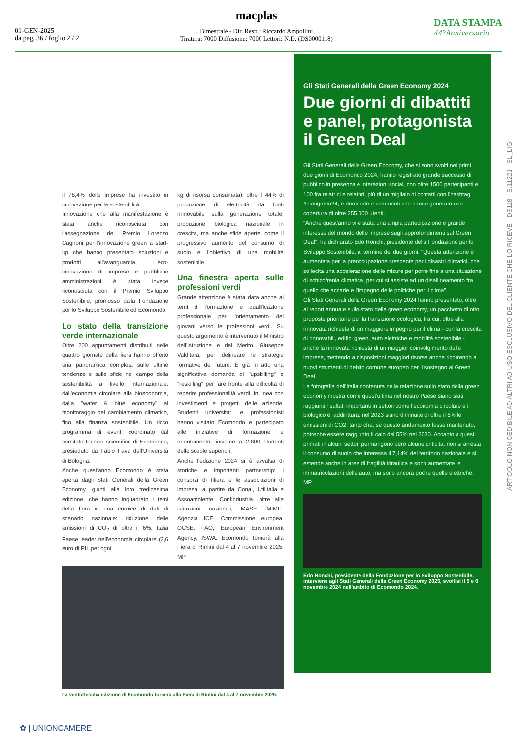01-GEN-2025
da pag. 36 / foglio 2 / 2
macplas
Bimestrale - Dir. Resp.: Riccardo Ampollini
Tiratura: 7000 Diffusione: 7000 Lettori: N.D. (DS0000118)
DATA STAMPA
44°Anniversario
il 78,4% delle imprese ha investito in innovazione per la sostenibilità.
Innovazione che alla manifestazione è stata anche riconosciuta con l'assegnazione del Premio Lorenzo Cagnoni per l'innovazione green a start-up che hanno presentato soluzioni e prodotti all'avanguardia. L'eco-innovazione di imprese e pubbliche amministrazioni è stata invece riconosciuta con il Premio Sviluppo Sostenibile, promosso dalla Fondazione per lo Sviluppo Sostenibile ed Ecomondo.
Lo stato della transizione verde internazionale
Oltre 200 appuntamenti distribuiti nelle quattro giornate della fiera hanno offerto una panoramica completa sulle ultime tendenze e sulle sfide nel campo della sostenibilità a livello internazionale: dall'economia circolare alla bioeconomia, dalla "water & blue economy" al monitoraggio del cambiamento climatico, fino alla finanza sostenibile. Un ricco programma di eventi coordinato dal comitato tecnico scientifico di Ecomondo, presieduto da Fabio Fava dell'Università di Bologna.
Anche quest'anno Ecomondo è stata aperta dagli Stati Generali della Green Economy, giunti alla loro tredicesima edizione, che hanno inquadrato i temi della fiera in una cornice di dati di scenario nazionale: riduzione delle emissioni di CO<sub>2</sub> di oltre il 6%, Italia Paese leader nell'economia circolare (3,6 euro di PIL per ogni
kg di risorsa consumata), oltre il 44% di produzione di elettricità da fonti rinnovabile sulla generazione totale, produzione biologica nazionale in crescita, ma anche sfide aperte, come il progressivo aumento del consumo di suolo e l'obiettivo di una mobilità sostenibile.
Una finestra aperta sulle professioni verdi
Grande attenzione è stata data anche ai temi di formazione e qualificazione professionale per l'orientamento dei giovani verso le professioni verdi. Su questo argomento è intervenuto il Ministro dell'Istruzione e del Merito, Giuseppe Valditara, per delineare le strategie formative del futuro. È già in atto una significativa domanda di "upskilling" e "reskilling" per fare fronte alla difficoltà di reperire professionalità verdi, in linea con investimenti e progetti delle aziende. Studenti universitari e professionisti hanno visitato Ecomondo e partecipato alle iniziative di formazione e orientamento, insieme a 2.800 studenti delle scuole superiori.
Anche l'edizione 2024 si è avvalsa di storiche e importanti partnership: i consorzi di filiera e le associazioni di impresa, a partire da Conai, Utilitalia e Assoambiente, Confindustria, oltre alle istituzioni nazionali, MASE, MIMIT, Agenzia ICE, Commissione europea, OCSE, FAO, European Environment Agency, ISWA. Ecomondo tornerà alla Fiera di Rimini dal 4 al 7 novembre 2025. MP
La ventottesima edizione di Ecomondo tornerà alla Fiera di Rimini dal 4 al 7 novembre 2025.
Gli Stati Generali della Green Economy 2024
Due giorni di dibattiti e panel, protagonista il Green Deal
Gli Stati Generali della Green Economy, che si sono svolti nei primi due giorni di Ecomondo 2024, hanno registrato grande successo di pubblico in presenza e interazioni social, con oltre 1500 partecipanti e 100 fra relatrici e relatori, più di un migliaio di contatti con l'hashtag #statigreen24, e domande e commenti che hanno generato una copertura di oltre 255.000 utenti.
"Anche quest'anno vi è stata una ampia partecipazione e grande interesse del mondo delle imprese sugli approfondimenti sul Green Deal", ha dichiarato Edo Ronchi, presidente della Fondazione per lo Sviluppo Sostenibile, al termine dei due giorni. "Questa attenzione è aumentata per la preoccupazione crescente per i disastri climatici, che sollecita una accelerazione delle misure per porre fine a una situazione di schizofrenia climatica, per cui si assiste ad un disallineamento fra quello che accade e l'impegno delle politiche per il clima".
Gli Stati Generali della Green Economy 2024 hanno presentato, oltre al report annuale sullo stato della green economy, un pacchetto di otto proposte prioritarie per la transizione ecologica, fra cui, oltre alla rinnovata richiesta di un maggiore impegno per il clima - con la crescita di rinnovabili, edifici green, auto elettriche e mobilità sostenibile - anche la rinnovata richiesta di un maggior coinvolgimento delle imprese, mettendo a disposizioni maggiori risorse anche ricorrendo a nuovi strumenti di debito comune europeo per il sostegno al Green Deal.
La fotografia dell'Italia contenuta nella relazione sullo stato della green economy mostra come quest'ultima nel nostro Paese siano stati raggiunti risultati importanti in settori come l'economia circolare e il biologico e, addirittura, nel 2023 siano diminuite di oltre il 6% le emissioni di CO2, tanto che, se questo andamento fosse mantenuto, potrebbe essere raggiunto il calo del 55% nel 2030. Accanto a questi primati in alcuni settori permangono però alcune criticità: non si arresta il consumo di suolo che interessa il 7,14% del territorio nazionale e si estende anche in aree di fragilità idraulica e sono aumentate le immatricolazioni delle auto, ma sono ancora poche quelle elettriche. MP
Edo Ronchi, presidente della Fondazione per lo Sviluppo Sostenibile, interviene agli Stati Generali della Green Economy 2025, svoltisi il 5 e 6 novembre 2024 nell'ambito di Ecomondo 2024.
ARTICOLO NON CEDIBILE AD ALTRI AD USO ESCLUSIVO DEL CLIENTE CHE LO RICEVE - DS118 - S.11221 - SL_LIG
✿ | UNIONCAMERE